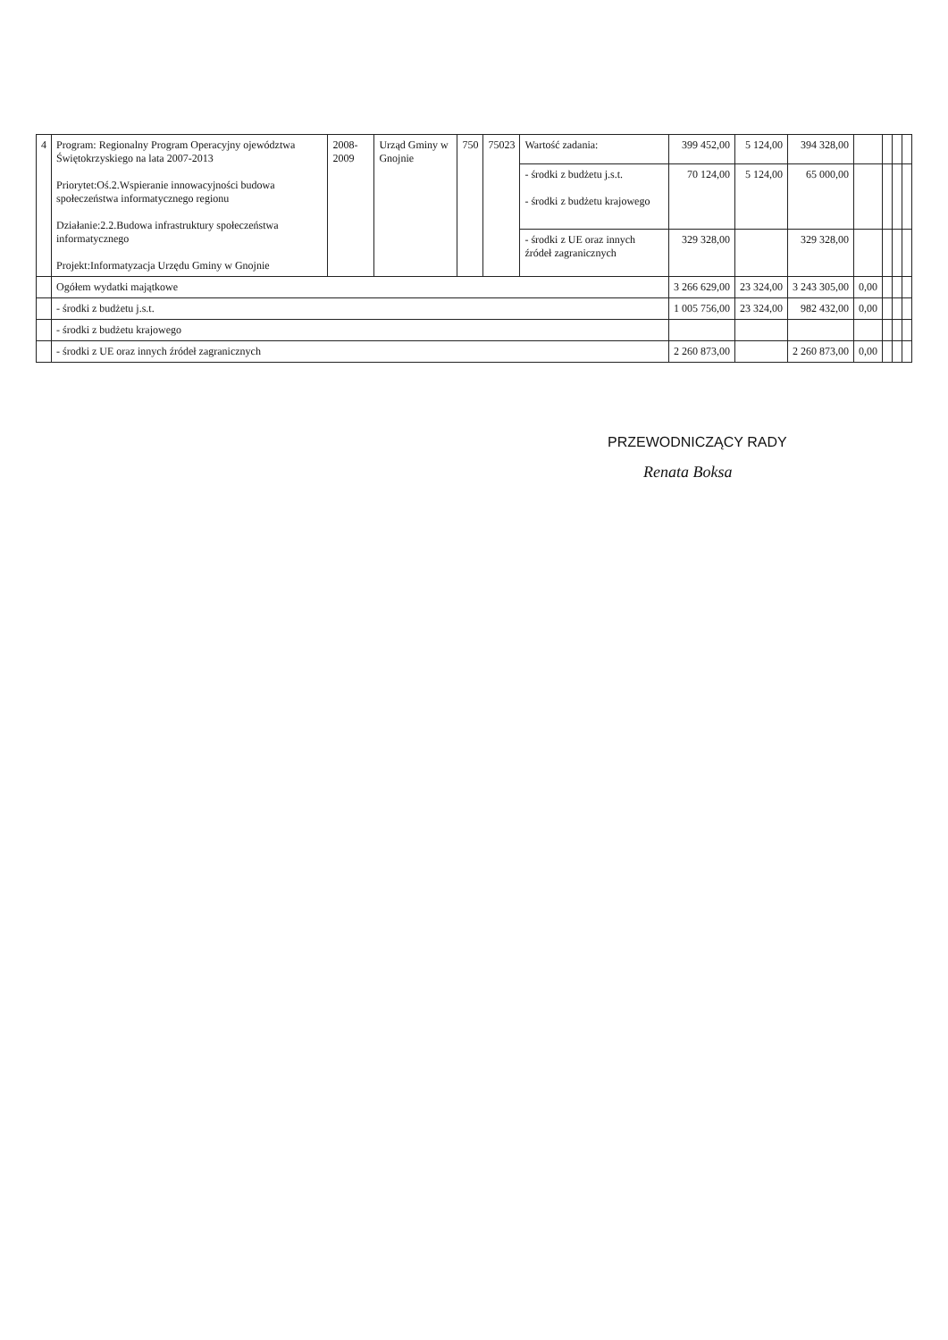| 4 | Program: Regionalny Program Operacyjny ojewództwa Świętokrzyskiego na lata 2007-2013 Priorytet:Oś.2.Wspieranie innowacyjności budowa społeczeństwa informatycznego regionu Działanie:2.2.Budowa infrastruktury społeczeństwa informatycznego Projekt:Informatyzacja Urzędu Gminy w Gnojnie | 2008-2009 | Urząd Gminy w Gnojnie | 750 | 75023 | Wartość zadania: | 399 452,00 | 5 124,00 | 394 328,00 | | | | |
| | | | | | | - środki z budżetu j.s.t. - środki z budżetu krajowego | 70 124,00 | 5 124,00 | 65 000,00 | | | | |
| | | | | | | - środki z UE oraz innych źródeł zagranicznych | 329 328,00 | | 329 328,00 | | | | |
| | Ogółem wydatki majątkowe | | | | | | 3 266 629,00 | 23 324,00 | 3 243 305,00 | 0,00 | | | |
| | - środki z budżetu j.s.t. | | | | | | 1 005 756,00 | 23 324,00 | 982 432,00 | 0,00 | | | |
| | - środki z budżetu krajowego | | | | | | | | | | | | |
| | - środki z UE oraz innych źródeł zagranicznych | | | | | | 2 260 873,00 | | 2 260 873,00 | 0,00 | | | |
PRZEWODNICZĄCY RADY
Renata Boksa